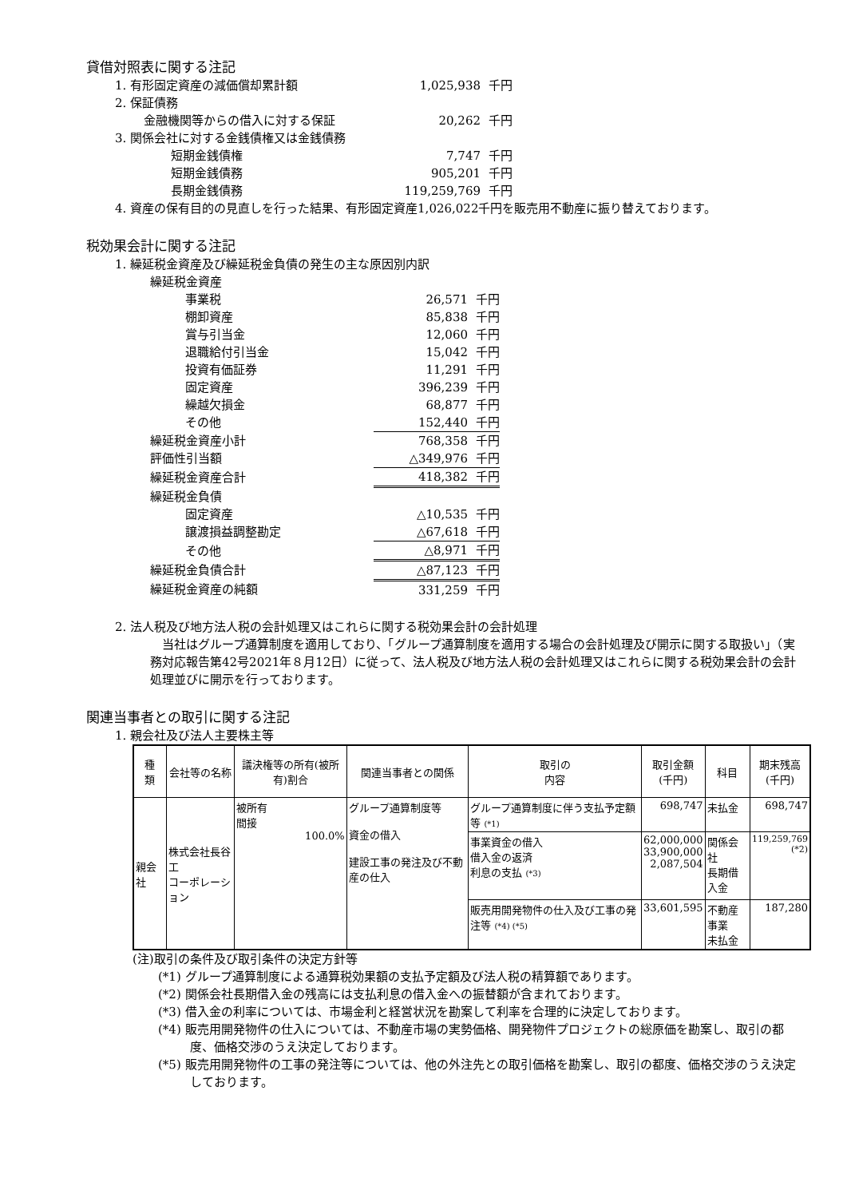貸借対照表に関する注記
| 1. 有形固定資産の減価償却累計額 | 1,025,938 | 千円 |
| 2. 保証債務 | | |
| 金融機関等からの借入に対する保証 | 20,262 | 千円 |
| 3. 関係会社に対する金銭債権又は金銭債務 | | |
| 短期金銭債権 | 7,747 | 千円 |
| 短期金銭債務 | 905,201 | 千円 |
| 長期金銭債務 | 119,259,769 | 千円 |
4. 資産の保有目的の見直しを行った結果、有形固定資産1,026,022千円を販売用不動産に振り替えております。
税効果会計に関する注記
1. 繰延税金資産及び繰延税金負債の発生の主な原因別内訳
| 繰延税金資産 | | |
| 事業税 | 26,571 | 千円 |
| 棚卸資産 | 85,838 | 千円 |
| 賞与引当金 | 12,060 | 千円 |
| 退職給付引当金 | 15,042 | 千円 |
| 投資有価証券 | 11,291 | 千円 |
| 固定資産 | 396,239 | 千円 |
| 繰越欠損金 | 68,877 | 千円 |
| その他 | 152,440 | 千円 |
| 繰延税金資産小計 | 768,358 | 千円 |
| 評価性引当額 | △349,976 | 千円 |
| 繰延税金資産合計 | 418,382 | 千円 |
| 繰延税金負債 | | |
| 固定資産 | △10,535 | 千円 |
| 譲渡損益調整勘定 | △67,618 | 千円 |
| その他 | △8,971 | 千円 |
| 繰延税金負債合計 | △87,123 | 千円 |
| 繰延税金資産の純額 | 331,259 | 千円 |
2. 法人税及び地方法人税の会計処理又はこれらに関する税効果会計の会計処理
当社はグループ通算制度を適用しており、「グループ通算制度を適用する場合の会計処理及び開示に関する取扱い」（実務対応報告第42号2021年８月12日）に従って、法人税及び地方法人税の会計処理又はこれらに関する税効果会計の会計処理並びに開示を行っております。
関連当事者との取引に関する注記
1. 親会社及び法人主要株主等
| 種 類 | 会社等の名称 | 議決権等の所有(被所有)割合 | 関連当事者との関係 | 取引の 内容 | 取引金額 (千円) | 科目 | 期末残高 (千円) |
| --- | --- | --- | --- | --- | --- | --- | --- |
| 親会社 | 株式会社長谷工 コーポレーション | 被所有 間接 100.0% | グループ通算制度等 資金の借入 建設工事の発注及び不動産の仕入 | グループ通算制度に伴う支払予定額等 (*1) | 698,747 | 未払金 | 698,747 |
| | | | | 事業資金の借入 借入金の返済 利息の支払 (*3) | 62,000,000 33,900,000 2,087,504 | 関係会社 長期借入金 | 119,259,769 (*2) |
| | | | | 販売用開発物件の仕入及び工事の発注等 (*4) (*5) | 33,601,595 | 不動産事業 未払金 | 187,280 |
(注)取引の条件及び取引条件の決定方針等
(*1) グループ通算制度による通算税効果額の支払予定額及び法人税の精算額であります。
(*2) 関係会社長期借入金の残高には支払利息の借入金への振替額が含まれております。
(*3) 借入金の利率については、市場金利と経営状況を勘案して利率を合理的に決定しております。
(*4) 販売用開発物件の仕入については、不動産市場の実勢価格、開発物件プロジェクトの総原価を勘案し、取引の都度、価格交渉のうえ決定しております。
(*5) 販売用開発物件の工事の発注等については、他の外注先との取引価格を勘案し、取引の都度、価格交渉のうえ決定しております。